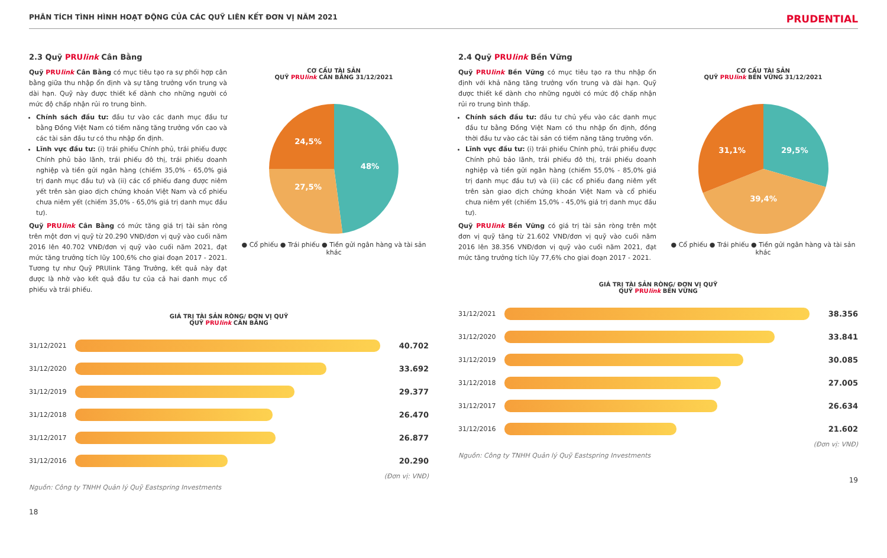PHÂN TÍCH TÌNH HÌNH HOẠT ĐỘNG CỦA CÁC QUỸ LIÊN KẾT ĐƠN VỊ NĂM 2021 PRUDENTIAL
2.3 Quỹ PRUlink Cân Bằng
Quỹ PRUlink Cân Bằng có mục tiêu tạo ra sự phối hợp cân bằng giữa thu nhập ổn định và sự tăng trưởng vốn trung và dài hạn. Quỹ này được thiết kế dành cho những người có mức độ chấp nhận rủi ro trung bình.
Chính sách đầu tư: đầu tư vào các danh mục đầu tư bằng Đồng Việt Nam có tiềm năng tăng trưởng vốn cao và các tài sản đầu tư có thu nhập ổn định.
Lĩnh vực đầu tư: (i) trái phiếu Chính phủ, trái phiếu được Chính phủ bảo lãnh, trái phiếu đô thị, trái phiếu doanh nghiệp và tiền gửi ngân hàng (chiếm 35,0% - 65,0% giá trị danh mục đầu tư) và (ii) các cổ phiếu đang được niêm yết trên sàn giao dịch chứng khoán Việt Nam và cổ phiếu chưa niêm yết (chiếm 35,0% - 65,0% giá trị danh mục đầu tư).
Quỹ PRUlink Cân Bằng có mức tăng giá trị tài sản ròng trên một đơn vị quỹ từ 20.290 VNĐ/đơn vị quỹ vào cuối năm 2016 lên 40.702 VNĐ/đơn vị quỹ vào cuối năm 2021, đạt mức tăng trưởng tích lũy 100,6% cho giai đoạn 2017 - 2021. Tương tự như Quỹ PRUlink Tăng Trưởng, kết quả này đạt được là nhờ vào kết quả đầu tư của cả hai danh mục cổ phiếu và trái phiếu.
CƠ CẤU TÀI SẢN
QUỸ PRUlink CÂN BẰNG 31/12/2021
48%
24,5%
27,5%
● Cổ phiếu ● Trái phiếu ● Tiền gửi ngân hàng và tài sản khác
GIÁ TRỊ TÀI SẢN RÒNG/ ĐƠN VỊ QUỸ
QUỸ PRUlink CÂN BẰNG
31/12/2021
40.702
31/12/2020
33.692
31/12/2019
29.377
31/12/2018
26.470
31/12/2017
26.877
31/12/2016
20.290
(Đơn vị: VNĐ)
Nguồn: Công ty TNHH Quản lý Quỹ Eastspring Investments
18
2.4 Quỹ PRUlink Bền Vững
Quỹ PRUlink Bền Vững có mục tiêu tạo ra thu nhập ổn định với khả năng tăng trưởng vốn trung và dài hạn. Quỹ được thiết kế dành cho những người có mức độ chấp nhận rủi ro trung bình thấp.
Chính sách đầu tư: đầu tư chủ yếu vào các danh mục đầu tư bằng Đồng Việt Nam có thu nhập ổn định, đồng thời đầu tư vào các tài sản có tiềm năng tăng trưởng vốn.
Lĩnh vực đầu tư: (i) trái phiếu Chính phủ, trái phiếu được Chính phủ bảo lãnh, trái phiếu đô thị, trái phiếu doanh nghiệp và tiền gửi ngân hàng (chiếm 55,0% - 85,0% giá trị danh mục đầu tư) và (ii) các cổ phiếu đang niêm yết trên sàn giao dịch chứng khoán Việt Nam và cổ phiếu chưa niêm yết (chiếm 15,0% - 45,0% giá trị danh mục đầu tư).
Quỹ PRUlink Bền Vững có giá trị tài sản ròng trên một đơn vị quỹ tăng từ 21.602 VNĐ/đơn vị quỹ vào cuối năm 2016 lên 38.356 VNĐ/đơn vị quỹ vào cuối năm 2021, đạt mức tăng trưởng tích lũy 77,6% cho giai đoạn 2017 - 2021.
CƠ CẤU TÀI SẢN
QUỸ PRUlink BỀN VỮNG 31/12/2021
29,5%
31,1%
39,4%
● Cổ phiếu ● Trái phiếu ● Tiền gửi ngân hàng và tài sản khác
GIÁ TRỊ TÀI SẢN RÒNG/ ĐƠN VỊ QUỸ
QUỸ PRUlink BỀN VỮNG
31/12/2021
38.356
31/12/2020
33.841
31/12/2019
30.085
31/12/2018
27.005
31/12/2017
26.634
31/12/2016
21.602
(Đơn vị: VNĐ)
Nguồn: Công ty TNHH Quản lý Quỹ Eastspring Investments
19